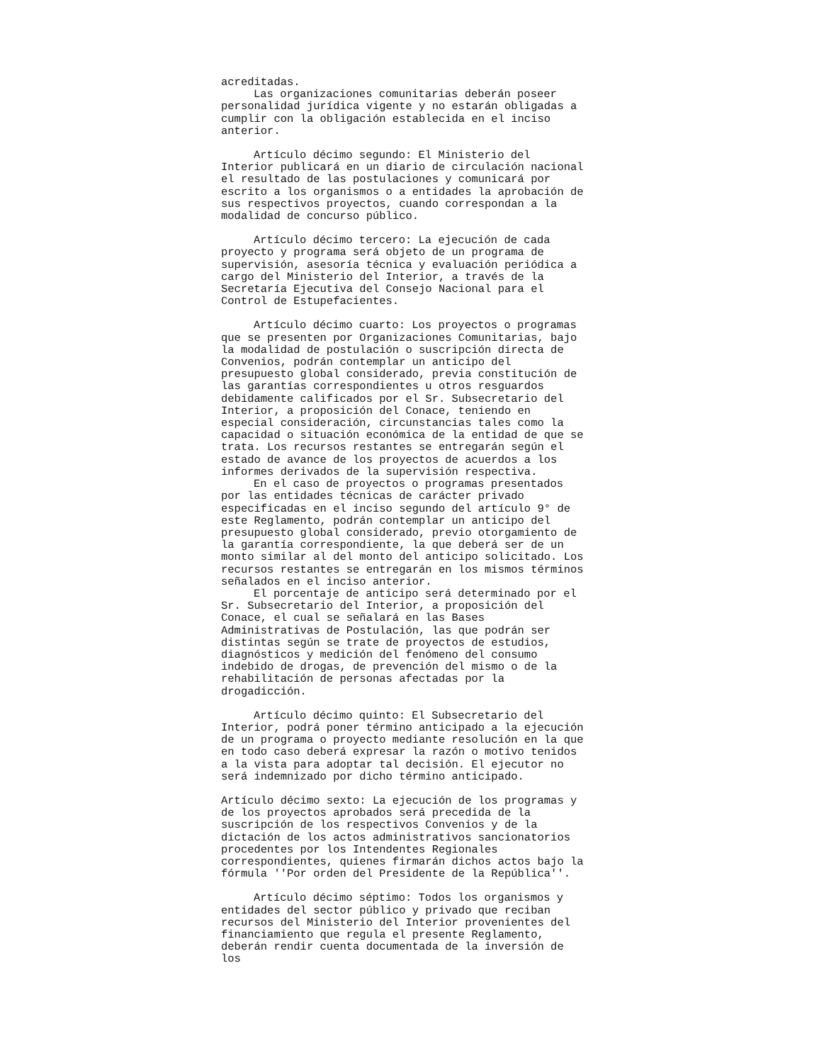acreditadas.
Las organizaciones comunitarias deberán poseer personalidad jurídica vigente y no estarán obligadas a cumplir con la obligación establecida en el inciso anterior.
Artículo décimo segundo: El Ministerio del Interior publicará en un diario de circulación nacional el resultado de las postulaciones y comunicará por escrito a los organismos o a entidades la aprobación de sus respectivos proyectos, cuando correspondan a la modalidad de concurso público.
Artículo décimo tercero: La ejecución de cada proyecto y programa será objeto de un programa de supervisión, asesoría técnica y evaluación periódica a cargo del Ministerio del Interior, a través de la Secretaría Ejecutiva del Consejo Nacional para el Control de Estupefacientes.
Artículo décimo cuarto: Los proyectos o programas que se presenten por Organizaciones Comunitarias, bajo la modalidad de postulación o suscripción directa de Convenios, podrán contemplar un anticipo del presupuesto global considerado, previa constitución de las garantías correspondientes u otros resguardos debidamente calificados por el Sr. Subsecretario del Interior, a proposición del Conace, teniendo en especial consideración, circunstancias tales como la capacidad o situación económica de la entidad de que se trata. Los recursos restantes se entregarán según el estado de avance de los proyectos de acuerdos a los informes derivados de la supervisión respectiva.
En el caso de proyectos o programas presentados por las entidades técnicas de carácter privado especificadas en el inciso segundo del artículo 9° de este Reglamento, podrán contemplar un anticipo del presupuesto global considerado, previo otorgamiento de la garantía correspondiente, la que deberá ser de un monto similar al del monto del anticipo solicitado. Los recursos restantes se entregarán en los mismos términos señalados en el inciso anterior.
El porcentaje de anticipo será determinado por el Sr. Subsecretario del Interior, a proposición del Conace, el cual se señalará en las Bases Administrativas de Postulación, las que podrán ser distintas según se trate de proyectos de estudios, diagnósticos y medición del fenómeno del consumo indebido de drogas, de prevención del mismo o de la rehabilitación de personas afectadas por la drogadicción.
Artículo décimo quinto: El Subsecretario del Interior, podrá poner término anticipado a la ejecución de un programa o proyecto mediante resolución en la que en todo caso deberá expresar la razón o motivo tenidos a la vista para adoptar tal decisión. El ejecutor no será indemnizado por dicho término anticipado.
Artículo décimo sexto: La ejecución de los programas y de los proyectos aprobados será precedida de la suscripción de los respectivos Convenios y de la dictación de los actos administrativos sancionatorios procedentes por los Intendentes Regionales correspondientes, quienes firmarán dichos actos bajo la fórmula ''Por orden del Presidente de la República''.
Artículo décimo séptimo: Todos los organismos y entidades del sector público y privado que reciban recursos del Ministerio del Interior provenientes del financiamiento que regula el presente Reglamento, deberán rendir cuenta documentada de la inversión de los